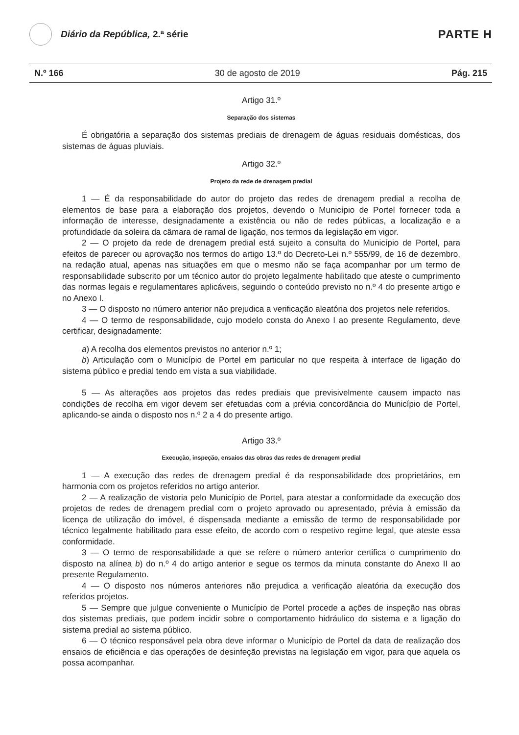Diário da República, 2.ª série
PARTE H
N.º 166 30 de agosto de 2019 Pág. 215
Artigo 31.º
Separação dos sistemas
É obrigatória a separação dos sistemas prediais de drenagem de águas residuais domésticas, dos sistemas de águas pluviais.
Artigo 32.º
Projeto da rede de drenagem predial
1 — É da responsabilidade do autor do projeto das redes de drenagem predial a recolha de elementos de base para a elaboração dos projetos, devendo o Município de Portel fornecer toda a informação de interesse, designadamente a existência ou não de redes públicas, a localização e a profundidade da soleira da câmara de ramal de ligação, nos termos da legislação em vigor.
2 — O projeto da rede de drenagem predial está sujeito a consulta do Município de Portel, para efeitos de parecer ou aprovação nos termos do artigo 13.º do Decreto-Lei n.º 555/99, de 16 de dezembro, na redação atual, apenas nas situações em que o mesmo não se faça acompanhar por um termo de responsabilidade subscrito por um técnico autor do projeto legalmente habilitado que ateste o cumprimento das normas legais e regulamentares aplicáveis, seguindo o conteúdo previsto no n.º 4 do presente artigo e no Anexo I.
3 — O disposto no número anterior não prejudica a verificação aleatória dos projetos nele referidos.
4 — O termo de responsabilidade, cujo modelo consta do Anexo I ao presente Regulamento, deve certificar, designadamente:
a) A recolha dos elementos previstos no anterior n.º 1;
b) Articulação com o Município de Portel em particular no que respeita à interface de ligação do sistema público e predial tendo em vista a sua viabilidade.
5 — As alterações aos projetos das redes prediais que previsivelmente causem impacto nas condições de recolha em vigor devem ser efetuadas com a prévia concordância do Município de Portel, aplicando-se ainda o disposto nos n.º 2 a 4 do presente artigo.
Artigo 33.º
Execução, inspeção, ensaios das obras das redes de drenagem predial
1 — A execução das redes de drenagem predial é da responsabilidade dos proprietários, em harmonia com os projetos referidos no artigo anterior.
2 — A realização de vistoria pelo Município de Portel, para atestar a conformidade da execução dos projetos de redes de drenagem predial com o projeto aprovado ou apresentado, prévia à emissão da licença de utilização do imóvel, é dispensada mediante a emissão de termo de responsabilidade por técnico legalmente habilitado para esse efeito, de acordo com o respetivo regime legal, que ateste essa conformidade.
3 — O termo de responsabilidade a que se refere o número anterior certifica o cumprimento do disposto na alínea b) do n.º 4 do artigo anterior e segue os termos da minuta constante do Anexo II ao presente Regulamento.
4 — O disposto nos números anteriores não prejudica a verificação aleatória da execução dos referidos projetos.
5 — Sempre que julgue conveniente o Município de Portel procede a ações de inspeção nas obras dos sistemas prediais, que podem incidir sobre o comportamento hidráulico do sistema e a ligação do sistema predial ao sistema público.
6 — O técnico responsável pela obra deve informar o Município de Portel da data de realização dos ensaios de eficiência e das operações de desinfeção previstas na legislação em vigor, para que aquela os possa acompanhar.